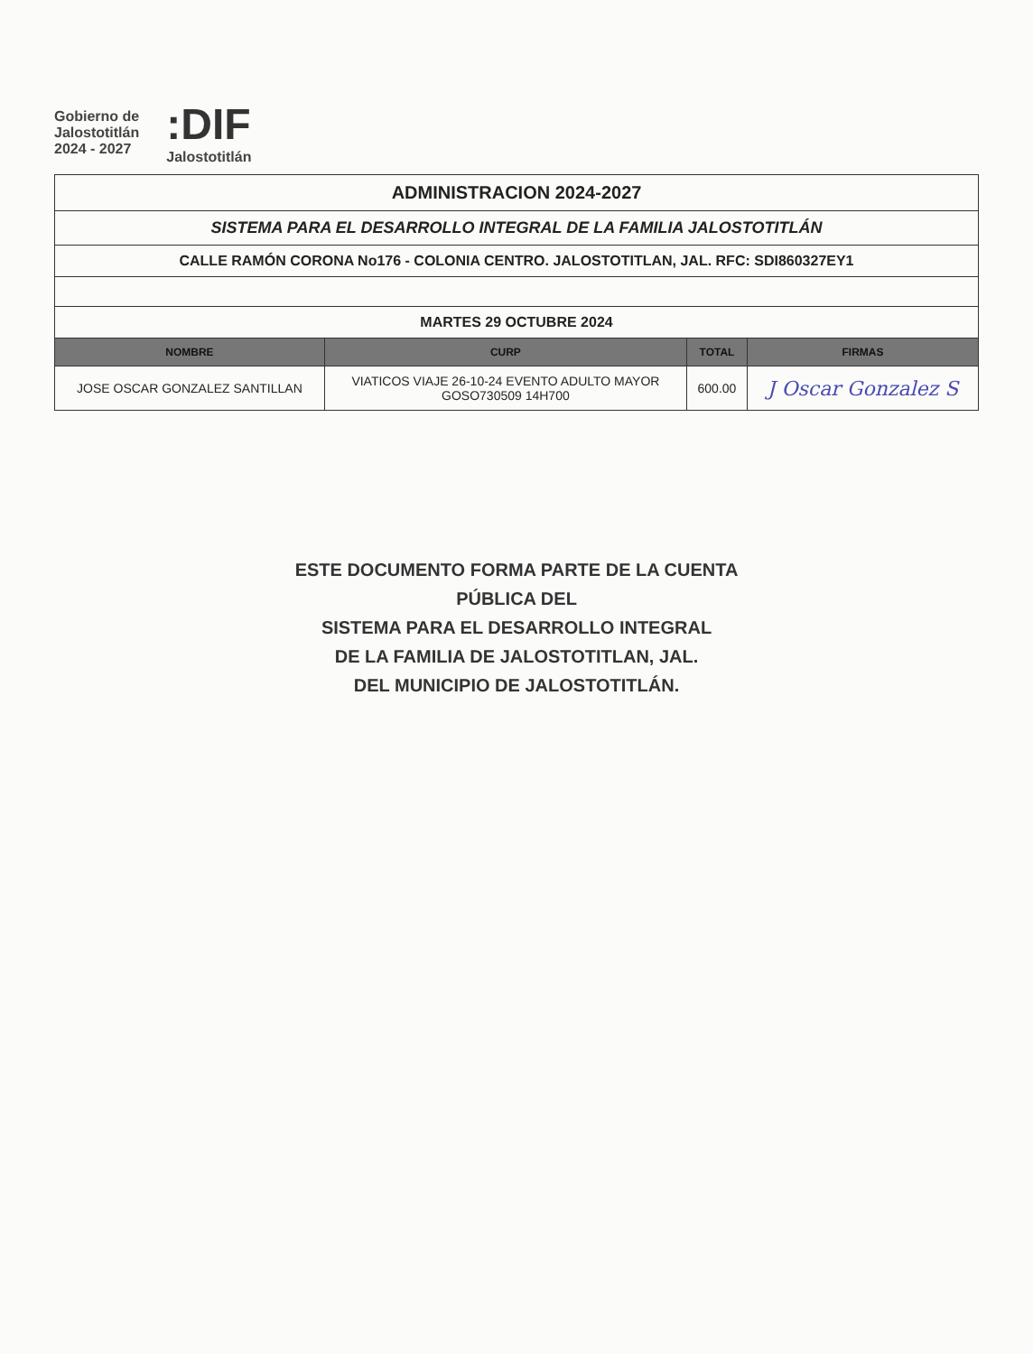Gobierno de
Jalostotitlán
2024 - 2027
:DIF
Jalostotitlán
| ADMINISTRACION 2024-2027 | | | |
| SISTEMA PARA EL DESARROLLO INTEGRAL DE LA FAMILIA JALOSTOTITLÁN | | | |
| CALLE RAMÓN CORONA No176 - COLONIA CENTRO. JALOSTOTITLAN, JAL. RFC: SDI860327EY1 | | | |
| MARTES 29 OCTUBRE 2024 | | | |
| NOMBRE | CURP | TOTAL | FIRMAS |
| JOSE OSCAR GONZALEZ SANTILLAN | VIATICOS VIAJE 26-10-24 EVENTO ADULTO MAYOR GOSO730509 14H700 | 600.00 | J Oscar Gonzalez S |
ESTE DOCUMENTO FORMA PARTE DE LA CUENTA PÚBLICA DEL
SISTEMA PARA EL DESARROLLO INTEGRAL
DE LA FAMILIA DE JALOSTOTITLAN, JAL.
DEL MUNICIPIO DE JALOSTOTITLÁN.